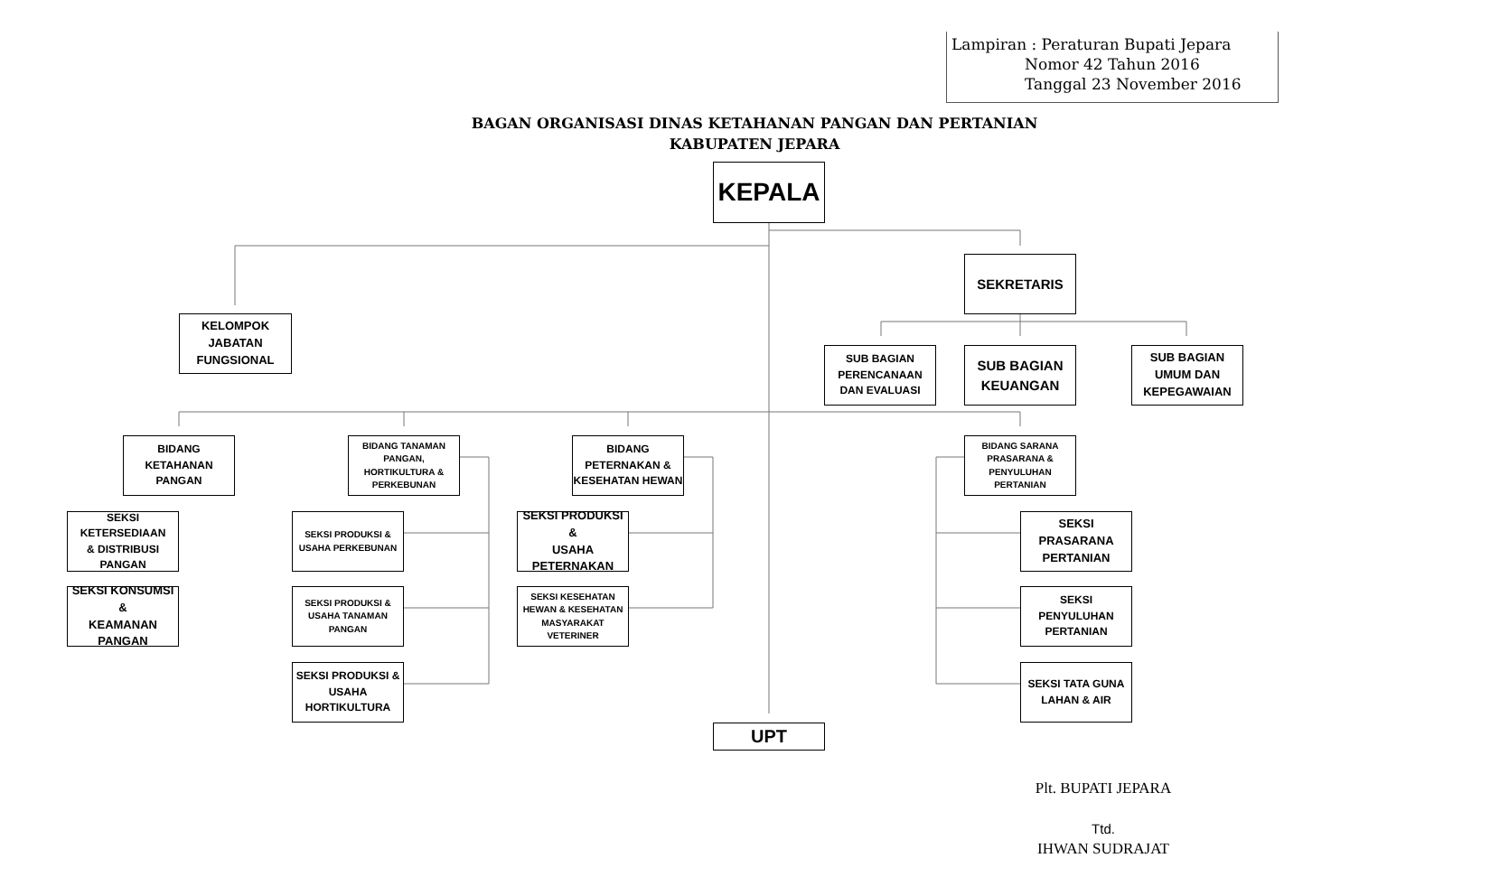Lampiran : Peraturan Bupati Jepara
Nomor 42 Tahun 2016
Tanggal 23 November 2016
BAGAN ORGANISASI DINAS KETAHANAN PANGAN DAN PERTANIAN
KABUPATEN JEPARA
KEPALA
KELOMPOK
JABATAN
FUNGSIONAL
SEKRETARIS
SUB BAGIAN
PERENCANAAN
DAN EVALUASI
SUB BAGIAN
KEUANGAN
SUB BAGIAN
UMUM DAN
KEPEGAWAIAN
BIDANG
KETAHANAN
PANGAN
BIDANG TANAMAN
PANGAN,
HORTIKULTURA &
PERKEBUNAN
BIDANG
PETERNAKAN &
KESEHATAN HEWAN
BIDANG SARANA
PRASARANA &
PENYULUHAN
PERTANIAN
SEKSI KETERSEDIAAN
& DISTRIBUSI
PANGAN
SEKSI PRODUKSI &
USAHA PERKEBUNAN
SEKSI PRODUKSI &
USAHA
PETERNAKAN
SEKSI
PRASARANA
PERTANIAN
SEKSI KONSUMSI &
KEAMANAN
PANGAN
SEKSI PRODUKSI &
USAHA TANAMAN
PANGAN
SEKSI KESEHATAN
HEWAN & KESEHATAN
MASYARAKAT
VETERINER
SEKSI
PENYULUHAN
PERTANIAN
SEKSI PRODUKSI &
USAHA
HORTIKULTURA
SEKSI TATA GUNA
LAHAN & AIR
UPT
Plt. BUPATI JEPARA
Ttd.
IHWAN SUDRAJAT